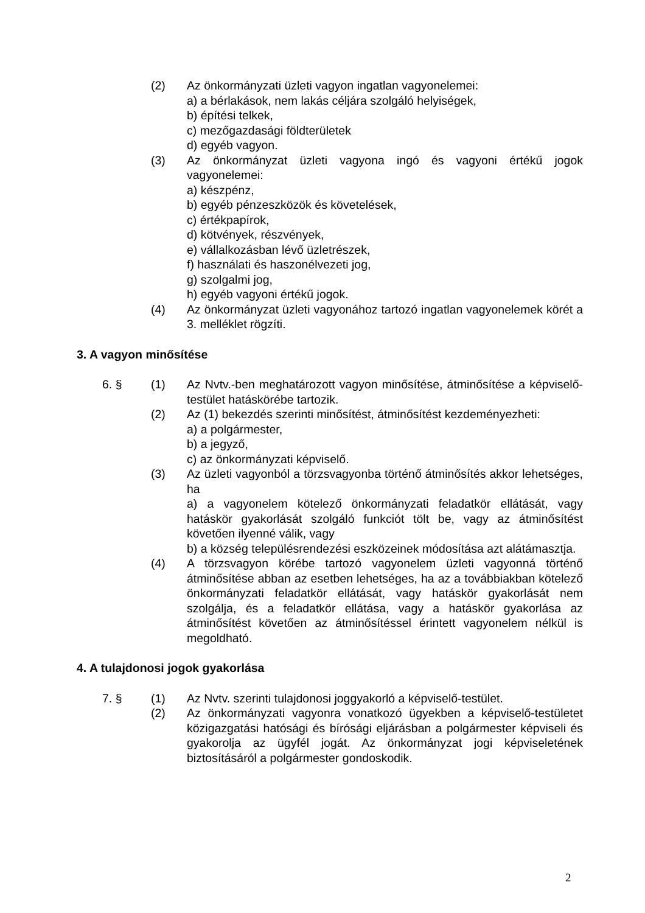(2) Az önkormányzati üzleti vagyon ingatlan vagyonelemei:
a) a bérlakások, nem lakás céljára szolgáló helyiségek,
b) építési telkek,
c) mezőgazdasági földterületek
d) egyéb vagyon.
(3) Az önkormányzat üzleti vagyona ingó és vagyoni értékű jogok vagyonelemei:
a) készpénz,
b) egyéb pénzeszközök és követelések,
c) értékpapírok,
d) kötvények, részvények,
e) vállalkozásban lévő üzletrészek,
f) használati és haszonélvezeti jog,
g) szolgalmi jog,
h) egyéb vagyoni értékű jogok.
(4) Az önkormányzat üzleti vagyonához tartozó ingatlan vagyonelemek körét a 3. melléklet rögzíti.
3. A vagyon minősítése
6. § (1) Az Nvtv.-ben meghatározott vagyon minősítése, átminősítése a képviselő-testület hatáskörébe tartozik.
(2) Az (1) bekezdés szerinti minősítést, átminősítést kezdeményezheti:
a) a polgármester,
b) a jegyző,
c) az önkormányzati képviselő.
(3) Az üzleti vagyonból a törzsvagyonba történő átminősítés akkor lehetséges, ha
a) a vagyonelem kötelező önkormányzati feladatkör ellátását, vagy hatáskör gyakorlását szolgáló funkciót tölt be, vagy az átminősítést követően ilyenné válik, vagy
b) a község településrendezési eszközeinek módosítása azt alátámasztja.
(4) A törzsvagyon körébe tartozó vagyonelem üzleti vagyonná történő átminősítése abban az esetben lehetséges, ha az a továbbiakban kötelező önkormányzati feladatkör ellátását, vagy hatáskör gyakorlását nem szolgálja, és a feladatkör ellátása, vagy a hatáskör gyakorlása az átminősítést követően az átminősítéssel érintett vagyonelem nélkül is megoldható.
4. A tulajdonosi jogok gyakorlása
7. § (1) Az Nvtv. szerinti tulajdonosi joggyakorló a képviselő-testület.
(2) Az önkormányzati vagyonra vonatkozó ügyekben a képviselő-testületet közigazgatási hatósági és bírósági eljárásban a polgármester képviseli és gyakorolja az ügyfél jogát. Az önkormányzat jogi képviseletének biztosításáról a polgármester gondoskodik.
2